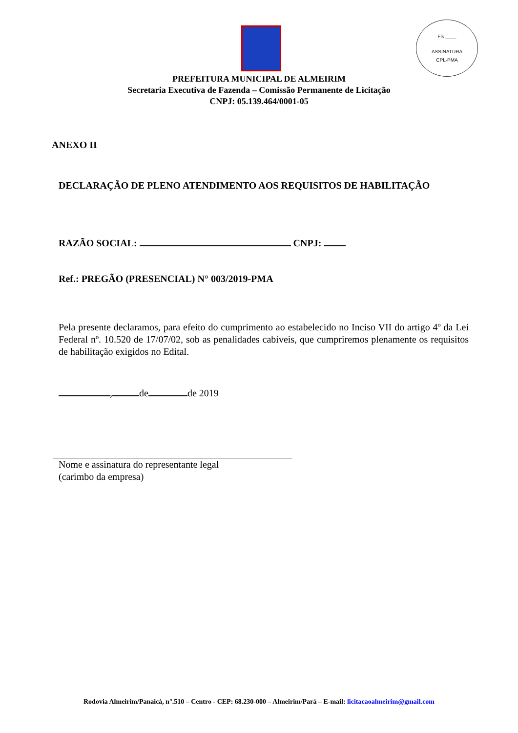Fls ____
ASSINATURA
CPL-PMA
PREFEITURA MUNICIPAL DE ALMEIRIM
Secretaria Executiva de Fazenda – Comissão Permanente de Licitação
CNPJ: 05.139.464/0001-05
ANEXO II
DECLARAÇÃO DE PLENO ATENDIMENTO AOS REQUISITOS DE HABILITAÇÃO
RAZÃO SOCIAL: CNPJ:
Ref.: PREGÃO (PRESENCIAL) N° 003/2019-PMA
Pela presente declaramos, para efeito do cumprimento ao estabelecido no Inciso VII do artigo 4º da Lei Federal nº. 10.520 de 17/07/02, sob as penalidades cabíveis, que cumpriremos plenamente os requisitos de habilitação exigidos no Edital.
, de de 2019
Nome e assinatura do representante legal
(carimbo da empresa)
Rodovia Almeirim/Panaicá, n°.510 – Centro - CEP: 68.230-000 – Almeirim/Pará – E-mail: licitacaoalmeirim@gmail.com